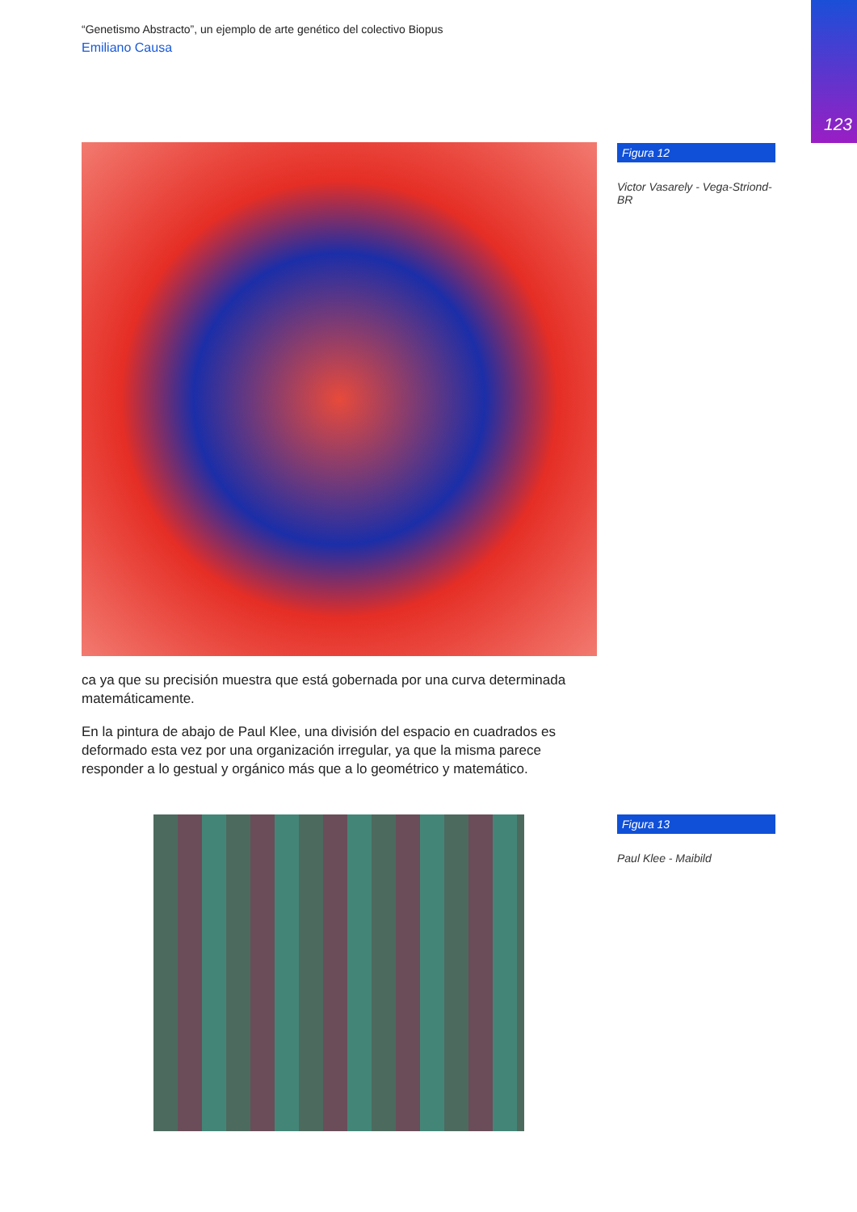123
“Genetismo Abstracto”, un ejemplo de arte genético del colectivo Biopus
Emiliano Causa
ca ya que su precisión muestra que está gobernada por una curva determinada matemáticamente.
En la pintura de abajo de Paul Klee, una división del espacio en cuadrados es deformado esta vez por una organización irregular, ya que la misma parece responder a lo gestual y orgánico más que a lo geométrico y matemático.
Figura 12
Victor Vasarely - Vega-Striond-BR
Figura 13
Paul Klee - Maibild